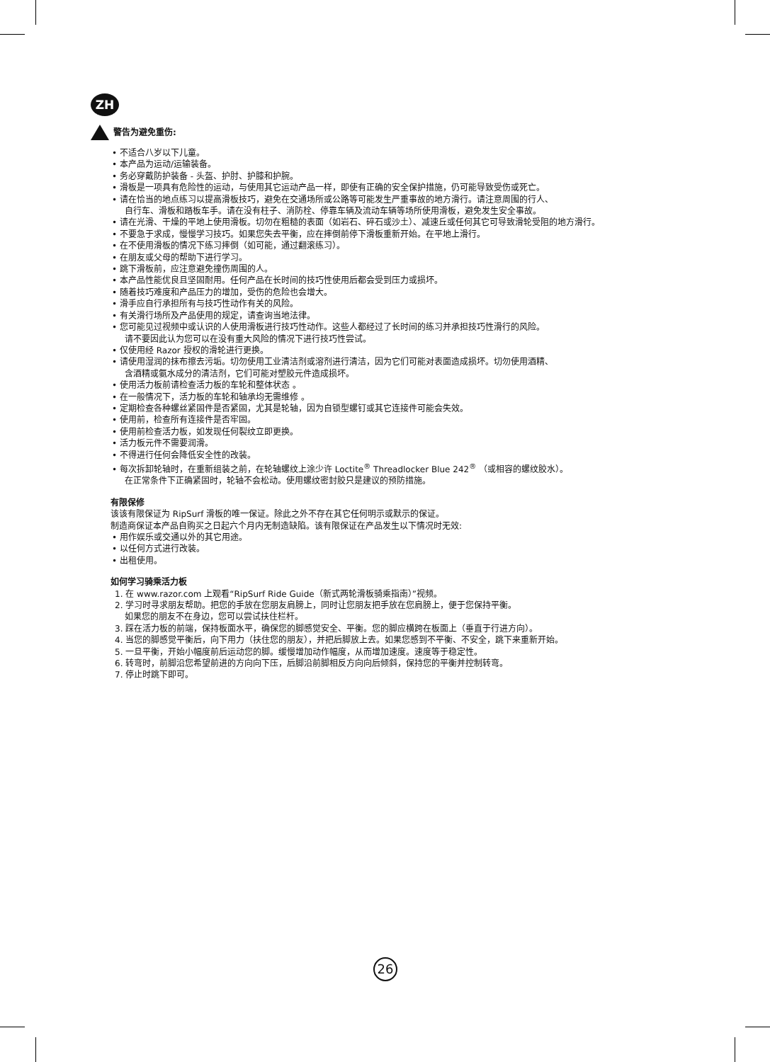ZH
警告为避免重伤:
• 不适合八岁以下儿童。
• 本产品为运动/运输装备。
• 务必穿戴防护装备 - 头盔、护肘、护膝和护腕。
• 滑板是一项具有危险性的运动，与使用其它运动产品一样，即使有正确的安全保护措施，仍可能导致受伤或死亡。
• 请在恰当的地点练习以提高滑板技巧，避免在交通场所或公路等可能发生严重事故的地方滑行。请注意周围的行人、
自行车、滑板和踏板车手。请在没有柱子、消防栓、停靠车辆及流动车辆等场所使用滑板，避免发生安全事故。
• 请在光滑、干燥的平地上使用滑板。切勿在粗糙的表面（如岩石、碎石或沙土）、减速丘或任何其它可导致滑轮受阻的地方滑行。
• 不要急于求成，慢慢学习技巧。如果您失去平衡，应在摔倒前停下滑板重新开始。在平地上滑行。
• 在不使用滑板的情况下练习摔倒（如可能，通过翻滚练习）。
• 在朋友或父母的帮助下进行学习。
• 跳下滑板前，应注意避免撞伤周围的人。
• 本产品性能优良且坚固耐用。任何产品在长时间的技巧性使用后都会受到压力或损坏。
• 随着技巧难度和产品压力的增加，受伤的危险也会增大。
• 滑手应自行承担所有与技巧性动作有关的风险。
• 有关滑行场所及产品使用的规定，请查询当地法律。
• 您可能见过视频中或认识的人使用滑板进行技巧性动作。这些人都经过了长时间的练习并承担技巧性滑行的风险。
请不要因此认为您可以在没有重大风险的情况下进行技巧性尝试。
• 仅使用经 Razor 授权的滑轮进行更换。
• 请使用湿润的抹布擦去污垢。切勿使用工业清洁剂或溶剂进行清洁，因为它们可能对表面造成损坏。切勿使用酒精、
含酒精或氨水成分的清洁剂，它们可能对塑胶元件造成损坏。
• 使用活力板前请检查活力板的车轮和整体状态 。
• 在一般情况下，活力板的车轮和轴承均无需维修 。
• 定期检查各种螺丝紧固件是否紧固，尤其是轮轴，因为自锁型螺钉或其它连接件可能会失效。
• 使用前，检查所有连接件是否牢固。
• 使用前检查活力板，如发现任何裂纹立即更换。
• 活力板元件不需要润滑。
• 不得进行任何会降低安全性的改装。
• 每次拆卸轮轴时，在重新组装之前，在轮轴螺纹上涂少许 Loctite<sup>®</sup> Threadlocker Blue 242<sup>®</sup> （或相容的螺纹胶水）。
在正常条件下正确紧固时，轮轴不会松动。使用螺纹密封胶只是建议的预防措施。
有限保修
该该有限保证为 RipSurf 滑板的唯一保证。除此之外不存在其它任何明示或默示的保证。
制造商保证本产品自购买之日起六个月内无制造缺陷。该有限保证在产品发生以下情况时无效:
• 用作娱乐或交通以外的其它用途。
• 以任何方式进行改装。
• 出租使用。
如何学习骑乘活力板
1. 在 www.razor.com 上观看“RipSurf Ride Guide（新式两轮滑板骑乘指南）”视频。
2. 学习时寻求朋友帮助。把您的手放在您朋友肩膀上，同时让您朋友把手放在您肩膀上，便于您保持平衡。
如果您的朋友不在身边，您可以尝试扶住栏杆。
3. 踩在活力板的前端，保持板面水平，确保您的脚感觉安全、平衡。您的脚应横跨在板面上（垂直于行进方向）。
4. 当您的脚感觉平衡后，向下用力（扶住您的朋友），并把后脚放上去。如果您感到不平衡、不安全，跳下来重新开始。
5. 一旦平衡，开始小幅度前后运动您的脚。缓慢增加动作幅度，从而增加速度。速度等于稳定性。
6. 转弯时，前脚沿您希望前进的方向向下压，后脚沿前脚相反方向向后倾斜，保持您的平衡并控制转弯。
7. 停止时跳下即可。
26